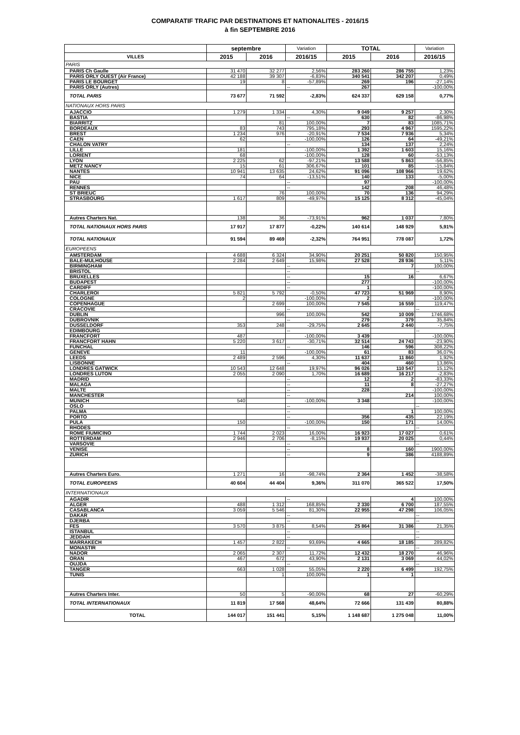COMPARATIF TRAFIC PAR DESTINATIONS ET NATIONALITES - 2016/15
à fin SEPTEMBRE 2016
| | septembre | | Variation | TOTAL | | Variation |
| VILLES | 2015 | 2016 | 2016/15 | 2015 | 2016 | 2016/15 |
| PARIS | | | | | | |
| PARIS Ch Gaulle | 31 470 | 32 277 | 2,56% | 283 260 | 286 755 | 1,23% |
| PARIS ORLY OUEST (Air France) | 42 188 | 39 307 | -6,83% | 340 541 | 342 207 | 0,49% |
| PARIS LE BOURGET | 19 | 8 | -57,89% | 269 | 196 | -27,14% |
| PARIS ORLY (Autres) | | | -- | 267 | | -100,00% |
| TOTAL PARIS | 73 677 | 71 592 | -2,83% | 624 337 | 629 158 | 0,77% |
| NATIONAUX HORS PARIS | | | | | | |
| AJACCIO | 1 279 | 1 334 | 4,30% | 9 049 | 9 257 | 2,30% |
| BASTIA | | | -- | 630 | 82 | -86,98% |
| BIARRITZ | | 81 | 100,00% | 7 | 83 | 1085,71% |
| BORDEAUX | 83 | 743 | 795,18% | 293 | 4 967 | 1595,22% |
| BREST | 1 234 | 976 | -20,91% | 7 534 | 7 936 | 5,34% |
| CAEN | 62 | | -100,00% | 126 | 64 | -49,21% |
| CHALON VATRY | | | -- | 134 | 137 | 2,24% |
| LILLE | 181 | | -100,00% | 1 392 | 1 603 | 15,16% |
| LORIENT | 68 | | -100,00% | 128 | 60 | -53,13% |
| LYON | 2 225 | 62 | -97,21% | 13 588 | 5 863 | -56,85% |
| METZ NANCY | 15 | 61 | 306,67% | 101 | 85 | -15,84% |
| NANTES | 10 941 | 13 635 | 24,62% | 91 096 | 108 966 | 19,62% |
| NICE | 74 | 64 | -13,51% | 140 | 133 | -5,00% |
| PAU | | | -- | 97 | | -100,00% |
| RENNES | | | -- | 142 | 208 | 46,48% |
| ST BRIEUC | | 76 | 100,00% | 70 | 136 | 94,29% |
| STRASBOURG | 1 617 | 809 | -49,97% | 15 125 | 8 312 | -45,04% |
| Autres Charters Nat. | 138 | 36 | -73,91% | 962 | 1 037 | 7,80% |
| TOTAL NATIONAUX HORS PARIS | 17 917 | 17 877 | -0,22% | 140 614 | 148 929 | 5,91% |
| TOTAL NATIONAUX | 91 594 | 89 469 | -2,32% | 764 951 | 778 087 | 1,72% |
| EUROPEENS | | | | | | |
| AMSTERDAM | 4 688 | 6 324 | 34,90% | 20 251 | 50 820 | 150,95% |
| BALE-MULHOUSE | 2 284 | 2 649 | 15,98% | 27 528 | 28 936 | 5,11% |
| BIRMINGHAM | | | -- | | 7 | 100,00% |
| BRISTOL | | | -- | | | -- |
| BRUXELLES | | | -- | 15 | 16 | 6,67% |
| BUDAPEST | | | -- | 277 | | -100,00% |
| CARDIFF | | | -- | 1 | | -100,00% |
| CHARLEROI | 5 821 | 5 792 | -0,50% | 47 723 | 51 969 | 8,90% |
| COLOGNE | 2 | | -100,00% | 2 | | -100,00% |
| COPENHAGUE | | 2 699 | 100,00% | 7 545 | 16 559 | 119,47% |
| CRACOVIE | | | -- | | | -- |
| DUBLIN | | 996 | 100,00% | 542 | 10 009 | 1746,68% |
| DUBROVNIK | | | -- | 279 | 379 | 35,84% |
| DUSSELDORF | 353 | 248 | -29,75% | 2 645 | 2 440 | -7,75% |
| EDIMBOURG | | | -- | | | -- |
| FRANCFORT | 487 | | -100,00% | 3 439 | | -100,00% |
| FRANCFORT HAHN | 5 220 | 3 617 | -30,71% | 32 514 | 24 743 | -23,90% |
| FUNCHAL | | | -- | 146 | 596 | 308,22% |
| GENEVE | 11 | | -100,00% | 61 | 83 | 36,07% |
| LEEDS | 2 489 | 2 596 | 4,30% | 11 637 | 11 860 | 1,92% |
| LISBONNE | | | -- | 404 | 460 | 13,86% |
| LONDRES GATWICK | 10 543 | 12 648 | 19,97% | 96 026 | 110 547 | 15,12% |
| LONDRES LUTON | 2 055 | 2 090 | 1,70% | 16 689 | 16 217 | -2,83% |
| MADRID | | | -- | 12 | 2 | -83,33% |
| MALAGA | | | -- | 11 | 8 | -27,27% |
| MALTE | | | -- | 228 | | -100,00% |
| MANCHESTER | | | -- | | 214 | 100,00% |
| MUNICH | 540 | | -100,00% | 3 348 | | -100,00% |
| OSLO | | | -- | | | -- |
| PALMA | | | -- | | 1 | 100,00% |
| PORTO | | | -- | 356 | 435 | 22,19% |
| PULA | 150 | | -100,00% | 150 | 171 | 14,00% |
| RHODES | | | -- | | | -- |
| ROME FIUMICINO | 1 744 | 2 023 | 16,00% | 16 923 | 17 027 | 0,61% |
| ROTTERDAM | 2 946 | 2 706 | -8,15% | 19 937 | 20 025 | 0,44% |
| VARSOVIE | | | -- | | | -- |
| VENISE | | | -- | 8 | 160 | 1900,00% |
| ZURICH | | | -- | 9 | 386 | 4188,89% |
| Autres Charters Euro. | 1 271 | 16 | -98,74% | 2 364 | 1 452 | -38,58% |
| TOTAL EUROPEENS | 40 604 | 44 404 | 9,36% | 311 070 | 365 522 | 17,50% |
| INTERNATIONAUX | | | | | | |
| AGADIR | | | -- | | 4 | 100,00% |
| ALGER | 488 | 1 312 | 168,85% | 2 330 | 6 700 | 187,55% |
| CASABLANCA | 3 059 | 5 546 | 81,30% | 22 955 | 47 298 | 106,05% |
| DAKAR | | | -- | | | -- |
| DJERBA | | | -- | | | -- |
| FES | 3 570 | 3 875 | 8,54% | 25 864 | 31 386 | 21,35% |
| ISTANBUL | | | -- | | | -- |
| JEDDAH | | | -- | | | -- |
| MARRAKECH | 1 457 | 2 822 | 93,69% | 4 665 | 18 185 | 289,82% |
| MONASTIR | | | -- | | | -- |
| NADOR | 2 065 | 2 307 | 11,72% | 12 432 | 18 270 | 46,96% |
| ORAN | 467 | 672 | 43,90% | 2 131 | 3 069 | 44,02% |
| OUJDA | | | -- | | | -- |
| TANGER | 663 | 1 028 | 55,05% | 2 220 | 6 499 | 192,75% |
| TUNIS | | 1 | 100,00% | 1 | 1 | |
| Autres Charters Inter. | 50 | 5 | -90,00% | 68 | 27 | -60,29% |
| TOTAL INTERNATIONAUX | 11 819 | 17 568 | 48,64% | 72 666 | 131 439 | 80,88% |
| TOTAL | 144 017 | 151 441 | 5,15% | 1 148 687 | 1 275 048 | 11,00% |